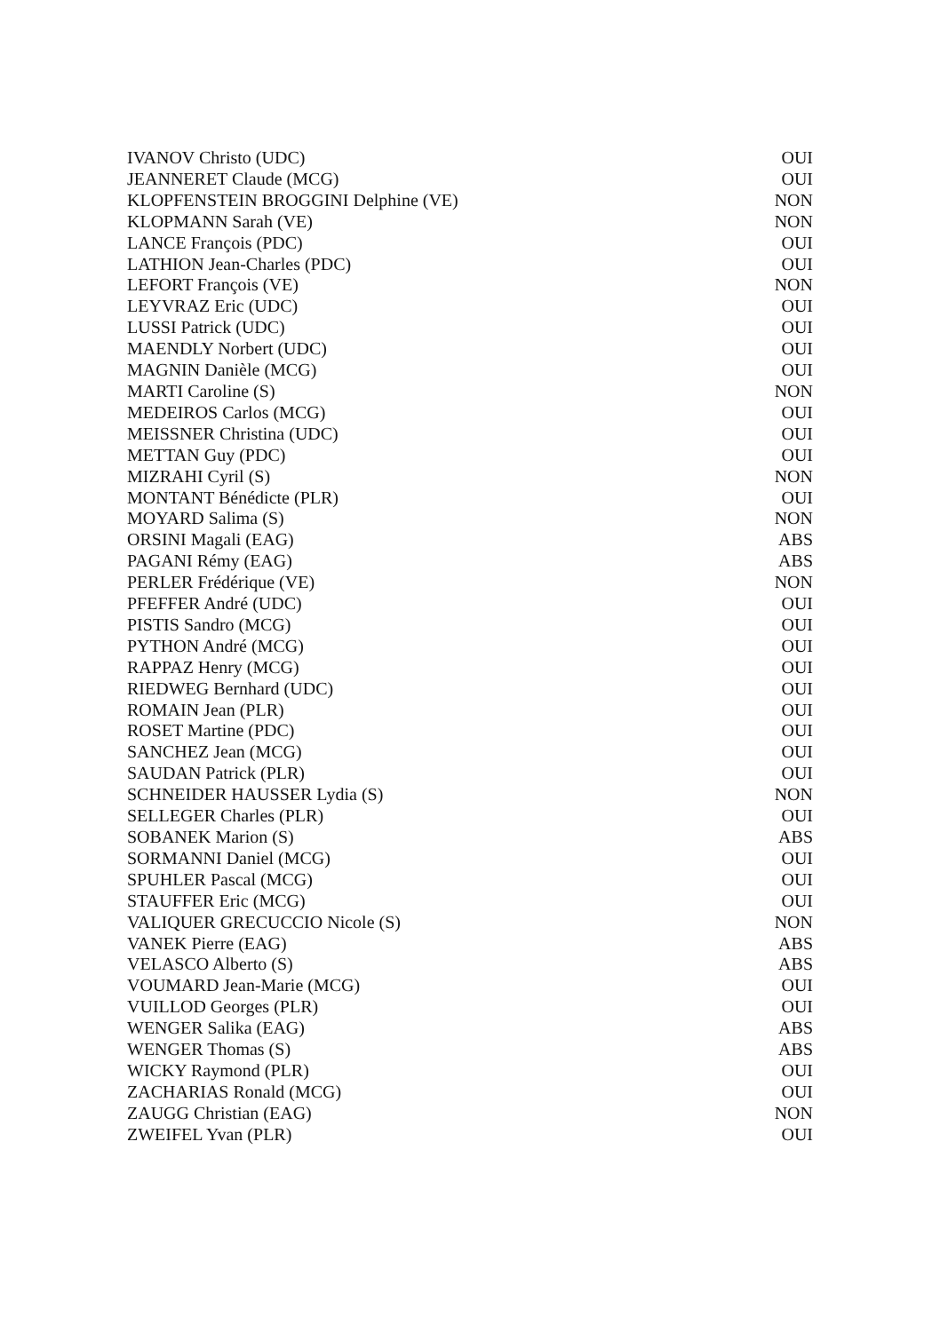| IVANOV Christo (UDC) | OUI |
| JEANNERET Claude (MCG) | OUI |
| KLOPFENSTEIN BROGGINI Delphine (VE) | NON |
| KLOPMANN Sarah (VE) | NON |
| LANCE François (PDC) | OUI |
| LATHION Jean-Charles (PDC) | OUI |
| LEFORT François (VE) | NON |
| LEYVRAZ Eric (UDC) | OUI |
| LUSSI Patrick (UDC) | OUI |
| MAENDLY Norbert (UDC) | OUI |
| MAGNIN Danièle (MCG) | OUI |
| MARTI Caroline (S) | NON |
| MEDEIROS Carlos (MCG) | OUI |
| MEISSNER Christina (UDC) | OUI |
| METTAN Guy (PDC) | OUI |
| MIZRAHI Cyril (S) | NON |
| MONTANT Bénédicte (PLR) | OUI |
| MOYARD Salima (S) | NON |
| ORSINI Magali (EAG) | ABS |
| PAGANI Rémy (EAG) | ABS |
| PERLER Frédérique (VE) | NON |
| PFEFFER André (UDC) | OUI |
| PISTIS Sandro (MCG) | OUI |
| PYTHON André (MCG) | OUI |
| RAPPAZ Henry (MCG) | OUI |
| RIEDWEG Bernhard (UDC) | OUI |
| ROMAIN Jean (PLR) | OUI |
| ROSET Martine (PDC) | OUI |
| SANCHEZ Jean (MCG) | OUI |
| SAUDAN Patrick (PLR) | OUI |
| SCHNEIDER HAUSSER Lydia (S) | NON |
| SELLEGER Charles (PLR) | OUI |
| SOBANEK Marion (S) | ABS |
| SORMANNI Daniel (MCG) | OUI |
| SPUHLER Pascal (MCG) | OUI |
| STAUFFER Eric (MCG) | OUI |
| VALIQUER GRECUCCIO Nicole (S) | NON |
| VANEK Pierre (EAG) | ABS |
| VELASCO Alberto (S) | ABS |
| VOUMARD Jean-Marie (MCG) | OUI |
| VUILLOD Georges (PLR) | OUI |
| WENGER Salika (EAG) | ABS |
| WENGER Thomas (S) | ABS |
| WICKY Raymond (PLR) | OUI |
| ZACHARIAS Ronald (MCG) | OUI |
| ZAUGG Christian (EAG) | NON |
| ZWEIFEL Yvan (PLR) | OUI |